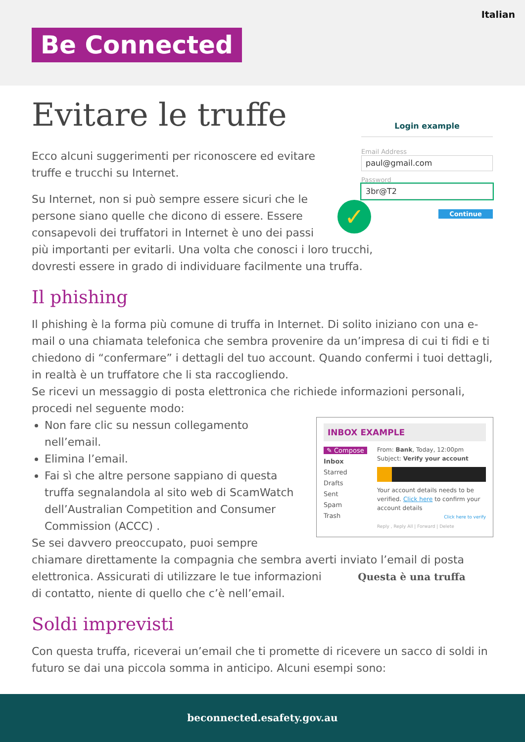Italian
Be Connected
Login example
Email Address
paul@gmail.com
Password
3br@T2
Continue
✓
Evitare le truffe
Ecco alcuni suggerimenti per riconoscere ed evitare truffe e trucchi su Internet.
Su Internet, non si può sempre essere sicuri che le
persone siano quelle che dicono di essere. Essere
consapevoli dei truffatori in Internet è uno dei passi
più importanti per evitarli. Una volta che conosci i loro trucchi,
dovresti essere in grado di individuare facilmente una truffa.
Il phishing
Il phishing è la forma più comune di truffa in Internet. Di solito iniziano con una e-mail o una chiamata telefonica che sembra provenire da un’impresa di cui ti fidi e ti chiedono di “confermare” i dettagli del tuo account. Quando confermi i tuoi dettagli, in realtà è un truffatore che li sta raccogliendo.
Se ricevi un messaggio di posta elettronica che richiede informazioni personali, procedi nel seguente modo:
INBOX EXAMPLE
✎ Compose
Inbox
Starred
Drafts
Sent
Spam
Trash
From: Bank, Today, 12:00pm
Subject: Verify your account
Your account details needs to be verified. Click here to confirm your account details
Click here to verify
Reply , Reply All | Forward | Delete
Non fare clic su nessun collegamento nell’email.
Elimina l’email.
Fai sì che altre persone sappiano di questa truffa segnalandola al sito web di ScamWatch dell’Australian Competition and Consumer Commission (ACCC) .
Se sei davvero preoccupato, puoi sempre chiamare direttamente la compagnia che sembra averti inviato l’email di posta elettronica. Questa è una truffa Assicurati di utilizzare le tue informazioni di contatto, niente di quello che c’è nell’email.
Soldi imprevisti
Con questa truffa, riceverai un’email che ti promette di ricevere un sacco di soldi in futuro se dai una piccola somma in anticipo. Alcuni esempi sono:
beconnected.esafety.gov.au